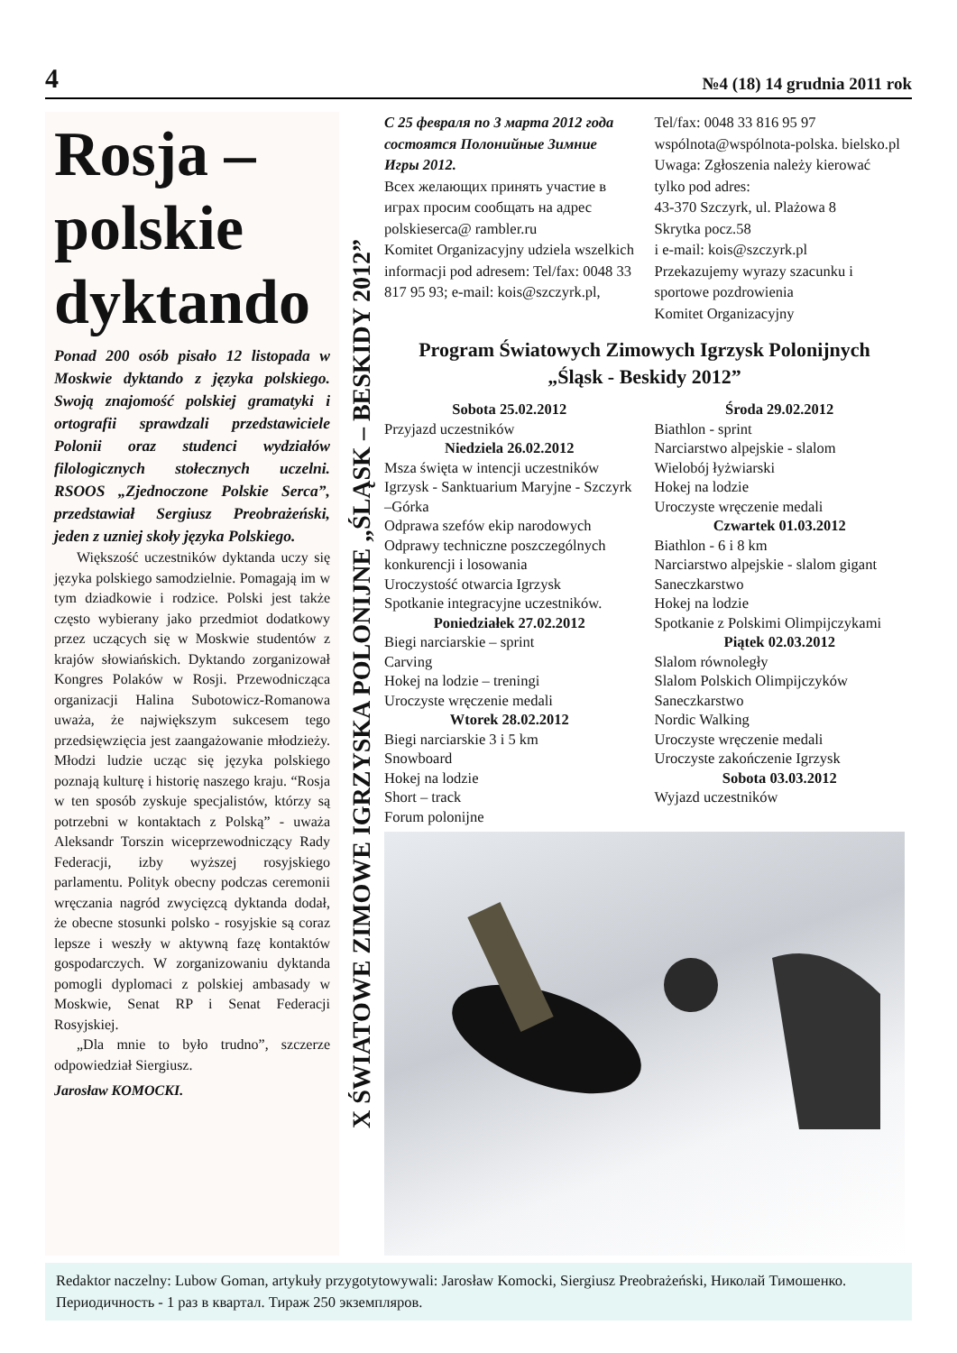4 №4 (18) 14 grudnia 2011 rok
Rosja – polskie dyktando
Ponad 200 osób pisało 12 listopada w Moskwie dyktando z języka polskiego. Swoją znajomość polskiej gramatyki i ortografii sprawdzali przedstawiciele Polonii oraz studenci wydziałów filologicznych stołecznych uczelni. RSOOS „Zjednoczone Polskie Serca”, przedstawiał Sergiusz Preobrażeński, jeden z uzniej skoły języka Polskiego.
Większość uczestników dyktanda uczy się języka polskiego samodzielnie. Pomagają im w tym dziadkowie i rodzice. Polski jest także często wybierany jako przedmiot dodatkowy przez uczących się w Moskwie studentów z krajów słowiańskich. Dyktando zorganizował Kongres Polaków w Rosji. Przewodnicząca organizacji Halina Subotowicz-Romanowa uważa, że największym sukcesem tego przedsięwzięcia jest zaangażowanie młodzieży. Młodzi ludzie ucząc się języka polskiego poznają kulturę i historię naszego kraju. “Rosja w ten sposób zyskuje specjalistów, którzy są potrzebni w kontaktach z Polską” - uważa Aleksandr Torszin wiceprzewodniczący Rady Federacji, izby wyższej rosyjskiego parlamentu. Polityk obecny podczas ceremonii wręczania nagród zwycięzcą dyktanda dodał, że obecne stosunki polsko - rosyjskie są coraz lepsze i weszły w aktywną fazę kontaktów gospodarczych. W zorganizowaniu dyktanda pomogli dyplomaci z polskiej ambasady w Moskwie, Senat RP i Senat Federacji Rosyjskiej.
„Dla mnie to było trudno”, szczerze odpowiedział Siergiusz.
Jarosław KOMOCKI.
X ŚWIATOWE ZIMOWE IGRZYSKA POLONIJNE „ŚLĄSK – BESKIDY 2012”
С 25 февраля по 3 марта 2012 года состоятся Полонийные Зимние Игры 2012.
Всех желающих принять участие в играх просим сообщать на адрес polskieserca@ rambler.ru
Komitet Organizacyjny udziela wszelkich informacji pod adresem: Tel/fax: 0048 33 817 95 93; e-mail: kois@szczyrk.pl,
Tel/fax: 0048 33 816 95 97
wspólnota@wspólnota-polska. bielsko.pl
Uwaga: Zgłoszenia należy kierować tylko pod adres:
43-370 Szczyrk, ul. Plażowa 8
Skrytka pocz.58
i e-mail: kois@szczyrk.pl
Przekazujemy wyrazy szacunku i sportowe pozdrowienia
Komitet Organizacyjny
Program Światowych Zimowych Igrzysk Polonijnych
„Śląsk - Beskidy 2012”
Sobota 25.02.2012
Przyjazd uczestników
Niedziela 26.02.2012
Msza święta w intencji uczestników Igrzysk - Sanktuarium Maryjne - Szczyrk –Górka
Odprawa szefów ekip narodowych
Odprawy techniczne poszczególnych konkurencji i losowania
Uroczystość otwarcia Igrzysk
Spotkanie integracyjne uczestników.
Poniedziałek 27.02.2012
Biegi narciarskie – sprint
Carving
Hokej na lodzie – treningi
Uroczyste wręczenie medali
Wtorek 28.02.2012
Biegi narciarskie 3 i 5 km
Snowboard
Hokej na lodzie
Short – track
Forum polonijne
Środa 29.02.2012
Biathlon - sprint
Narciarstwo alpejskie - slalom
Wielobój łyżwiarski
Hokej na lodzie
Uroczyste wręczenie medali
Czwartek 01.03.2012
Biathlon - 6 i 8 km
Narciarstwo alpejskie - slalom gigant
Saneczkarstwo
Hokej na lodzie
Spotkanie z Polskimi Olimpijczykami
Piątek 02.03.2012
Slalom równoległy
Slalom Polskich Olimpijczyków
Saneczkarstwo
Nordic Walking
Uroczyste wręczenie medali
Uroczyste zakończenie Igrzysk
Sobota 03.03.2012
Wyjazd uczestników
Redaktor naczelny: Lubow Goman, artykuły przygotytowywali: Jarosław Komocki, Siergiusz Preobrażeński, Николай Тимошенко. Периодичность - 1 раз в квартал. Тираж 250 экземпляров.